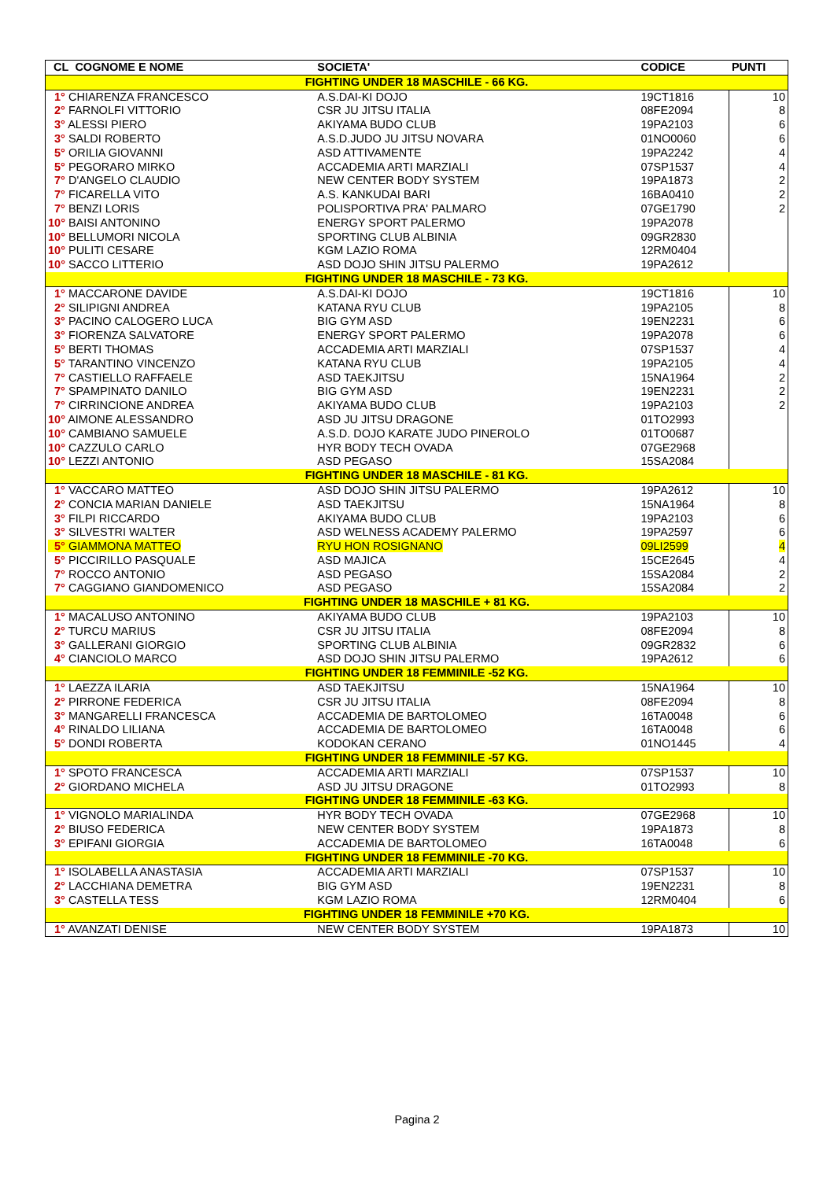| CL COGNOME E NOME | SOCIETA' | CODICE | PUNTI |
| --- | --- | --- | --- |
| FIGHTING UNDER 18 MASCHILE - 66 KG. | | | |
| 1° CHIARENZA FRANCESCO | A.S.DAI-KI DOJO | 19CT1816 | 10 |
| 2° FARNOLFI VITTORIO | CSR JU JITSU ITALIA | 08FE2094 | 8 |
| 3° ALESSI PIERO | AKIYAMA BUDO CLUB | 19PA2103 | 6 |
| 3° SALDI ROBERTO | A.S.D.JUDO JU JITSU NOVARA | 01NO0060 | 6 |
| 5° ORILIA GIOVANNI | ASD ATTIVAMENTE | 19PA2242 | 4 |
| 5° PEGORARO MIRKO | ACCADEMIA ARTI MARZIALI | 07SP1537 | 4 |
| 7° D'ANGELO CLAUDIO | NEW CENTER BODY SYSTEM | 19PA1873 | 2 |
| 7° FICARELLA VITO | A.S. KANKUDAI BARI | 16BA0410 | 2 |
| 7° BENZI LORIS | POLISPORTIVA PRA' PALMARO | 07GE1790 | 2 |
| 10° BAISI ANTONINO | ENERGY SPORT PALERMO | 19PA2078 | |
| 10° BELLUMORI NICOLA | SPORTING CLUB ALBINIA | 09GR2830 | |
| 10° PULITI CESARE | KGM LAZIO ROMA | 12RM0404 | |
| 10° SACCO LITTERIO | ASD DOJO SHIN JITSU PALERMO | 19PA2612 | |
| FIGHTING UNDER 18 MASCHILE - 73 KG. | | | |
| 1° MACCARONE DAVIDE | A.S.DAI-KI DOJO | 19CT1816 | 10 |
| 2° SILIPIGNI ANDREA | KATANA RYU CLUB | 19PA2105 | 8 |
| 3° PACINO CALOGERO LUCA | BIG GYM ASD | 19EN2231 | 6 |
| 3° FIORENZA SALVATORE | ENERGY SPORT PALERMO | 19PA2078 | 6 |
| 5° BERTI THOMAS | ACCADEMIA ARTI MARZIALI | 07SP1537 | 4 |
| 5° TARANTINO VINCENZO | KATANA RYU CLUB | 19PA2105 | 4 |
| 7° CASTIELLO RAFFAELE | ASD TAEKJITSU | 15NA1964 | 2 |
| 7° SPAMPINATO DANILO | BIG GYM ASD | 19EN2231 | 2 |
| 7° CIRRINCIONE ANDREA | AKIYAMA BUDO CLUB | 19PA2103 | 2 |
| 10° AIMONE ALESSANDRO | ASD JU JITSU DRAGONE | 01TO2993 | |
| 10° CAMBIANO SAMUELE | A.S.D. DOJO KARATE JUDO PINEROLO | 01TO0687 | |
| 10° CAZZULO CARLO | HYR BODY TECH OVADA | 07GE2968 | |
| 10° LEZZI ANTONIO | ASD PEGASO | 15SA2084 | |
| FIGHTING UNDER 18 MASCHILE - 81 KG. | | | |
| 1° VACCARO MATTEO | ASD DOJO SHIN JITSU PALERMO | 19PA2612 | 10 |
| 2° CONCIA MARIAN DANIELE | ASD TAEKJITSU | 15NA1964 | 8 |
| 3° FILPI RICCARDO | AKIYAMA BUDO CLUB | 19PA2103 | 6 |
| 3° SILVESTRI WALTER | ASD WELNESS ACADEMY PALERMO | 19PA2597 | 6 |
| 5° GIAMMONA MATTEO | RYU HON ROSIGNANO | 09LI2599 | 4 |
| 5° PICCIRILLO PASQUALE | ASD MAJICA | 15CE2645 | 4 |
| 7° ROCCO ANTONIO | ASD PEGASO | 15SA2084 | 2 |
| 7° CAGGIANO GIANDOMENICO | ASD PEGASO | 15SA2084 | 2 |
| FIGHTING UNDER 18 MASCHILE + 81 KG. | | | |
| 1° MACALUSO ANTONINO | AKIYAMA BUDO CLUB | 19PA2103 | 10 |
| 2° TURCU MARIUS | CSR JU JITSU ITALIA | 08FE2094 | 8 |
| 3° GALLERANI GIORGIO | SPORTING CLUB ALBINIA | 09GR2832 | 6 |
| 4° CIANCIOLO MARCO | ASD DOJO SHIN JITSU PALERMO | 19PA2612 | 6 |
| FIGHTING UNDER 18 FEMMINILE -52 KG. | | | |
| 1° LAEZZA ILARIA | ASD TAEKJITSU | 15NA1964 | 10 |
| 2° PIRRONE FEDERICA | CSR JU JITSU ITALIA | 08FE2094 | 8 |
| 3° MANGARELLI FRANCESCA | ACCADEMIA DE BARTOLOMEO | 16TA0048 | 6 |
| 4° RINALDO LILIANA | ACCADEMIA DE BARTOLOMEO | 16TA0048 | 6 |
| 5° DONDI ROBERTA | KODOKAN CERANO | 01NO1445 | 4 |
| FIGHTING UNDER 18 FEMMINILE -57 KG. | | | |
| 1° SPOTO FRANCESCA | ACCADEMIA ARTI MARZIALI | 07SP1537 | 10 |
| 2° GIORDANO MICHELA | ASD JU JITSU DRAGONE | 01TO2993 | 8 |
| FIGHTING UNDER 18 FEMMINILE -63 KG. | | | |
| 1° VIGNOLO MARIALINDA | HYR BODY TECH OVADA | 07GE2968 | 10 |
| 2° BIUSO FEDERICA | NEW CENTER BODY SYSTEM | 19PA1873 | 8 |
| 3° EPIFANI GIORGIA | ACCADEMIA DE BARTOLOMEO | 16TA0048 | 6 |
| FIGHTING UNDER 18 FEMMINILE -70 KG. | | | |
| 1° ISOLABELLA ANASTASIA | ACCADEMIA ARTI MARZIALI | 07SP1537 | 10 |
| 2° LACCHIANA DEMETRA | BIG GYM ASD | 19EN2231 | 8 |
| 3° CASTELLA TESS | KGM LAZIO ROMA | 12RM0404 | 6 |
| FIGHTING UNDER 18 FEMMINILE +70 KG. | | | |
| 1° AVANZATI DENISE | NEW CENTER BODY SYSTEM | 19PA1873 | 10 |
Pagina 2